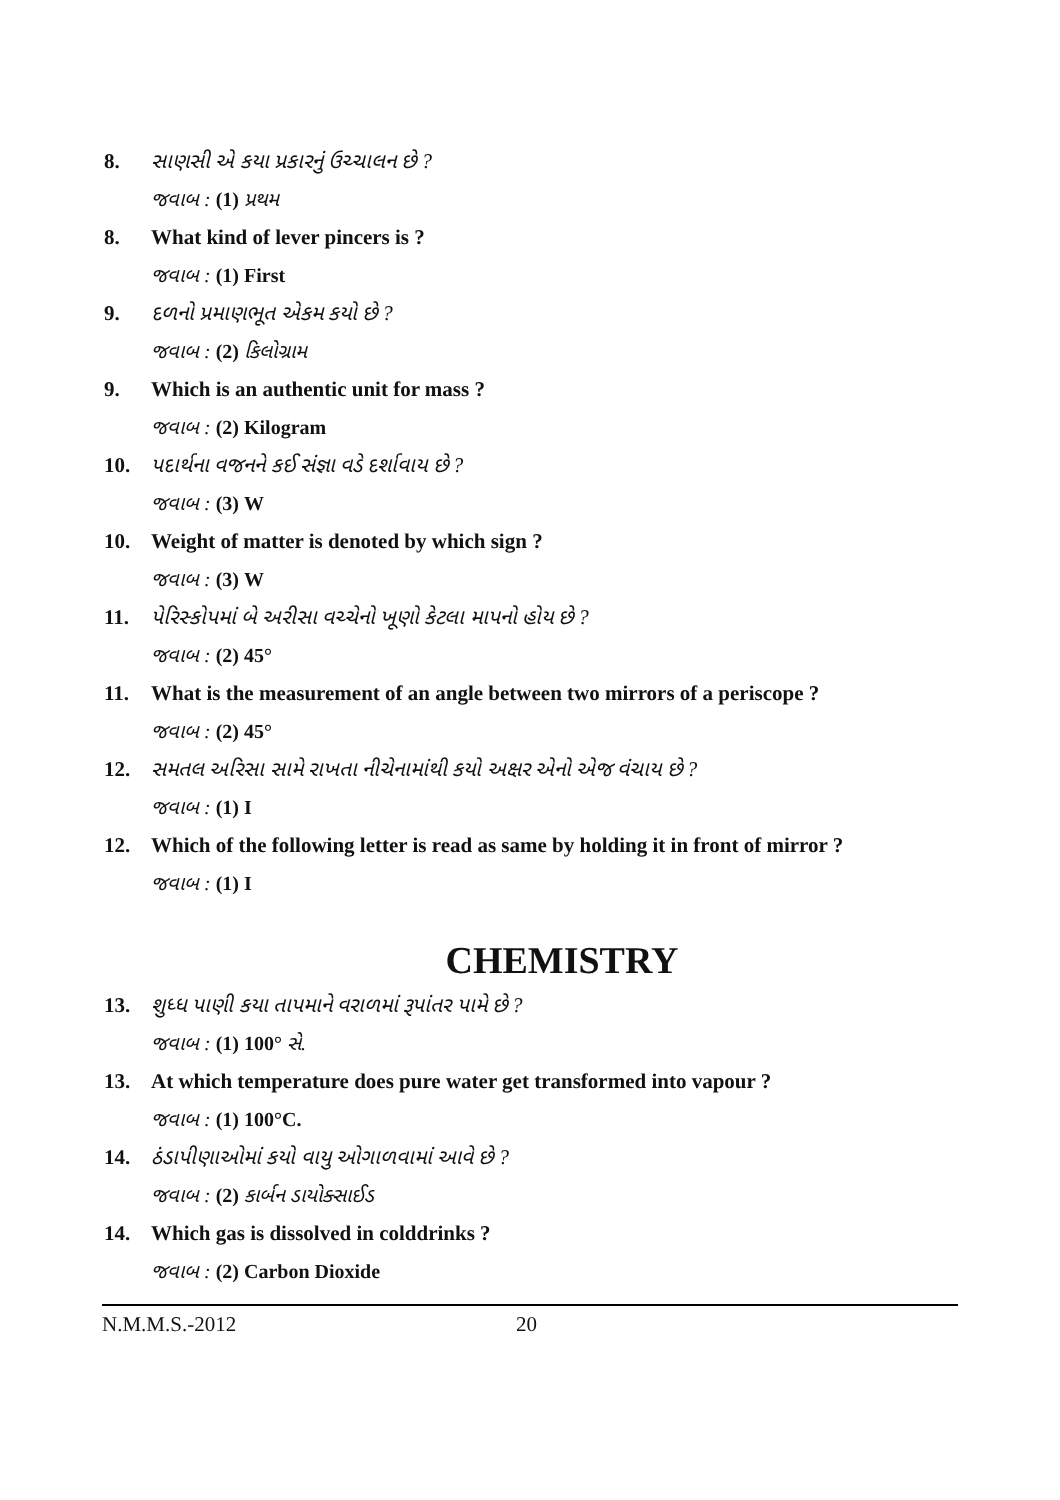8. સાણસી એ કયા પ્રકારનું ઉચ્ચાલન છે ?
જવાબ : (1) પ્રથમ
8. What kind of lever pincers is ?
જવાબ : (1) First
9. દળનો પ્રમાણભૂત એકમ કયો છે ?
જવાબ : (2) કિલોગ્રામ
9. Which is an authentic unit for mass ?
જવાબ : (2) Kilogram
10. પદાર્થના વજનને કઈ સંજ્ઞા વડે દર્શાવાય છે ?
જવાબ : (3) W
10. Weight of matter is denoted by which sign ?
જવાબ : (3) W
11. પેરિસ્કોપમાં બે અરીસા વચ્ચેનો ખૂણો કેટલા માપનો હોય છે ?
જવાબ : (2) 45°
11. What is the measurement of an angle between two mirrors of a periscope ?
જવાબ : (2) 45°
12. સમતલ અરિસા સામે રાખતા નીચેનામાંથી કયો અક્ષર એનો એજ વંચાય છે ?
જવાબ : (1) I
12. Which of the following letter is read as same by holding it in front of mirror ?
જવાબ : (1) I
CHEMISTRY
13. શુધ્ધ પાણી કયા તાપમાને વરાળમાં રૂપાંતર પામે છે ?
જવાબ : (1) 100° સે.
13. At which temperature does pure water get transformed into vapour ?
જવાબ : (1) 100°C.
14. ઠંડાપીણાઓમાં કયો વાયુ ઓગાળવામાં આવે છે ?
જવાબ : (2) કાર્બન ડાયોક્સાઈડ
14. Which gas is dissolved in colddrinks ?
જવાબ : (2) Carbon Dioxide
N.M.M.S.-2012 20